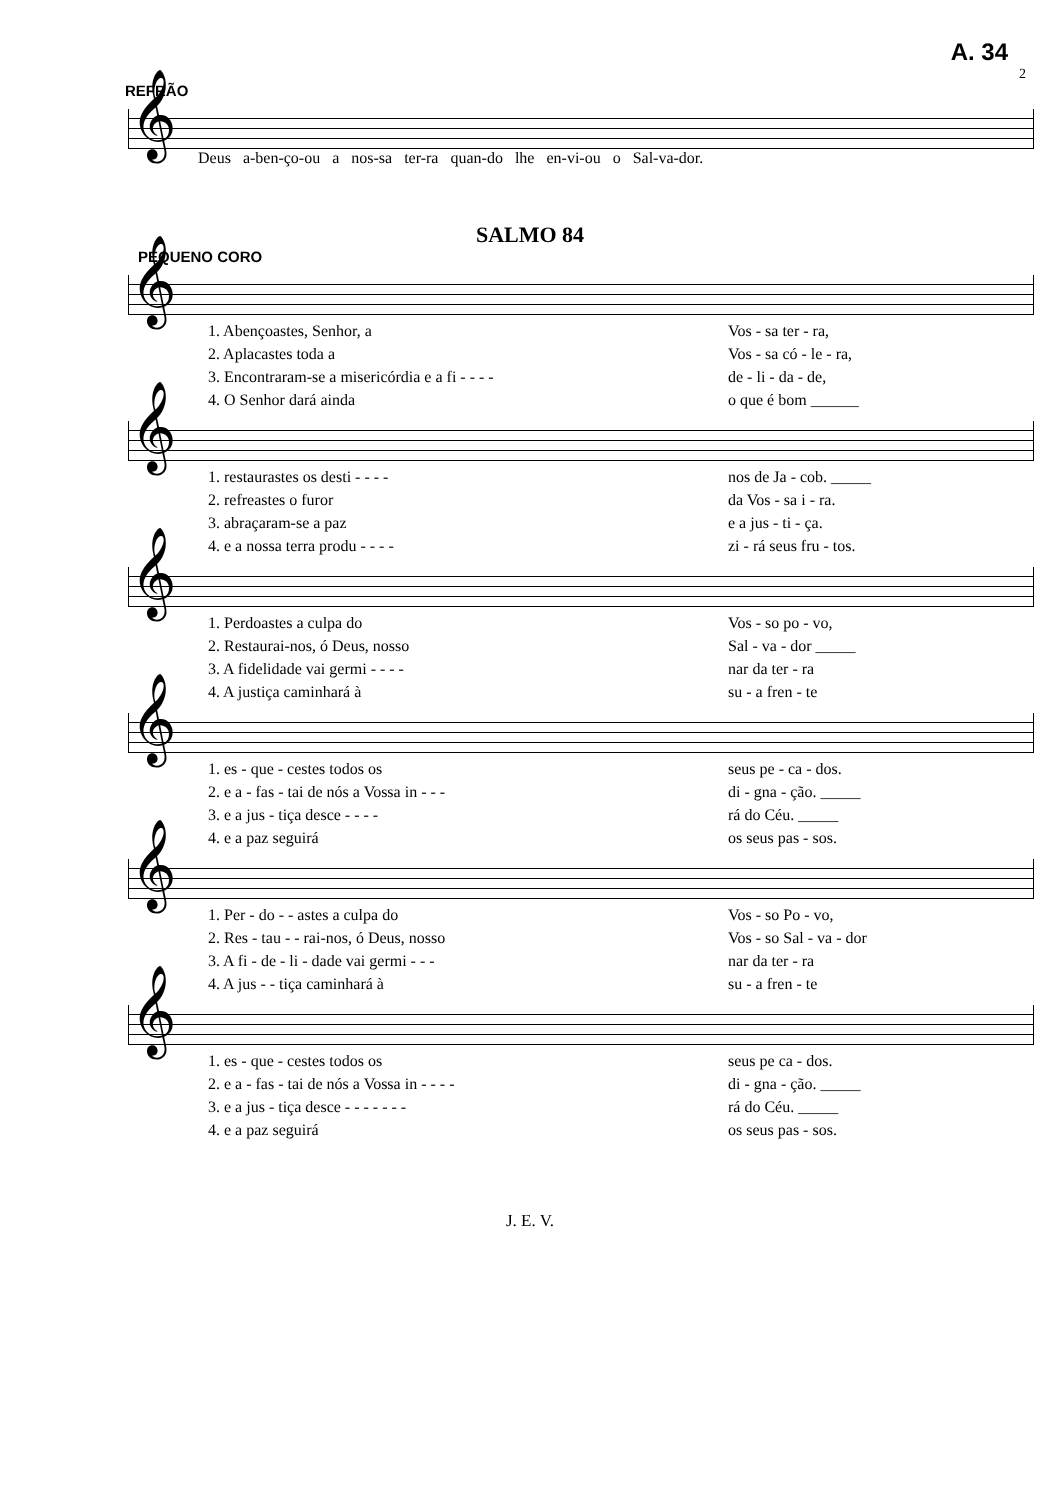A. 34
2
REFRÃO
𝄞
Deus a-ben-ço-ou a nos-sa ter-ra quan-do lhe en-vi-ou o Sal-va-dor.
SALMO 84
PEQUENO CORO
𝄞
| 1. Abençoastes, Senhor, a | Vos - sa ter - ra, |
| 2. Aplacastes toda a | Vos - sa có - le - ra, |
| 3. Encontraram-se a misericórdia e a fi - - - - | de - li - da - de, |
| 4. O Senhor dará ainda | o que é bom ______ |
𝄞
| 1. restaurastes os desti - - - - | nos de Ja - cob. _____ |
| 2. refreastes o furor | da Vos - sa i - ra. |
| 3. abraçaram-se a paz | e a jus - ti - ça. |
| 4. e a nossa terra produ - - - - | zi - rá seus fru - tos. |
𝄞
| 1. Perdoastes a culpa do | Vos - so po - vo, |
| 2. Restaurai-nos, ó Deus, nosso | Sal - va - dor _____ |
| 3. A fidelidade vai germi - - - - | nar da ter - ra |
| 4. A justiça caminhará à | su - a fren - te |
𝄞
| 1. es - que - cestes todos os | seus pe - ca - dos. |
| 2. e a - fas - tai de nós a Vossa in - - - | di - gna - ção. _____ |
| 3. e a jus - tiça desce - - - - | rá do Céu. _____ |
| 4. e a paz seguirá | os seus pas - sos. |
𝄞
| 1. Per - do - - astes a culpa do | Vos - so Po - vo, |
| 2. Res - tau - - rai-nos, ó Deus, nosso | Vos - so Sal - va - dor |
| 3. A fi - de - li - dade vai germi - - - | nar da ter - ra |
| 4. A jus - - tiça caminhará à | su - a fren - te |
𝄞
| 1. es - que - cestes todos os | seus pe ca - dos. |
| 2. e a - fas - tai de nós a Vossa in - - - - | di - gna - ção. _____ |
| 3. e a jus - tiça desce - - - - - - - | rá do Céu. _____ |
| 4. e a paz seguirá | os seus pas - sos. |
J. E. V.